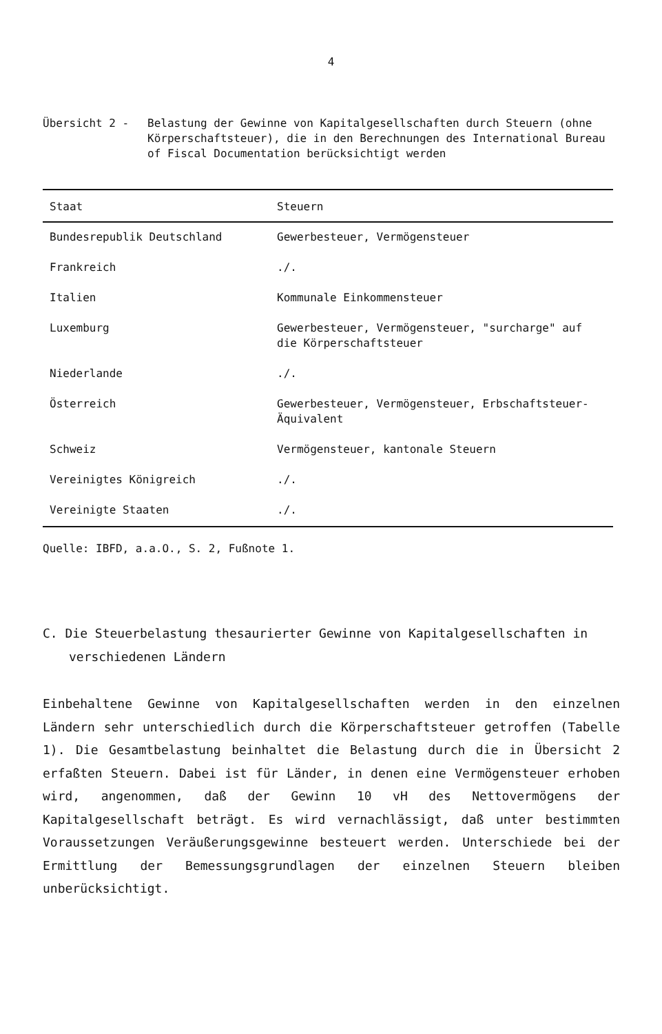4
Übersicht 2 - Belastung der Gewinne von Kapitalgesellschaften durch Steuern (ohne Körperschaftsteuer), die in den Berechnungen des International Bureau of Fiscal Documentation berücksichtigt werden
| Staat | Steuern |
| --- | --- |
| Bundesrepublik Deutschland | Gewerbesteuer, Vermögensteuer |
| Frankreich | ./. |
| Italien | Kommunale Einkommensteuer |
| Luxemburg | Gewerbesteuer, Vermögensteuer, "surcharge" auf die Körperschaftsteuer |
| Niederlande | ./. |
| Österreich | Gewerbesteuer, Vermögensteuer, Erbschaftsteuer-Äquivalent |
| Schweiz | Vermögensteuer, kantonale Steuern |
| Vereinigtes Königreich | ./. |
| Vereinigte Staaten | ./. |
Quelle: IBFD, a.a.O., S. 2, Fußnote 1.
C. Die Steuerbelastung thesaurierter Gewinne von Kapitalgesellschaften in verschiedenen Ländern
Einbehaltene Gewinne von Kapitalgesellschaften werden in den einzelnen Ländern sehr unterschiedlich durch die Körperschaftsteuer getroffen (Tabelle 1). Die Gesamtbelastung beinhaltet die Belastung durch die in Übersicht 2 erfaßten Steuern. Dabei ist für Länder, in denen eine Vermögensteuer erhoben wird, angenommen, daß der Gewinn 10 vH des Nettovermögens der Kapitalgesellschaft beträgt. Es wird vernachlässigt, daß unter bestimmten Voraussetzungen Veräußerungsgewinne besteuert werden. Unterschiede bei der Ermittlung der Bemessungsgrundlagen der einzelnen Steuern bleiben unberücksichtigt.